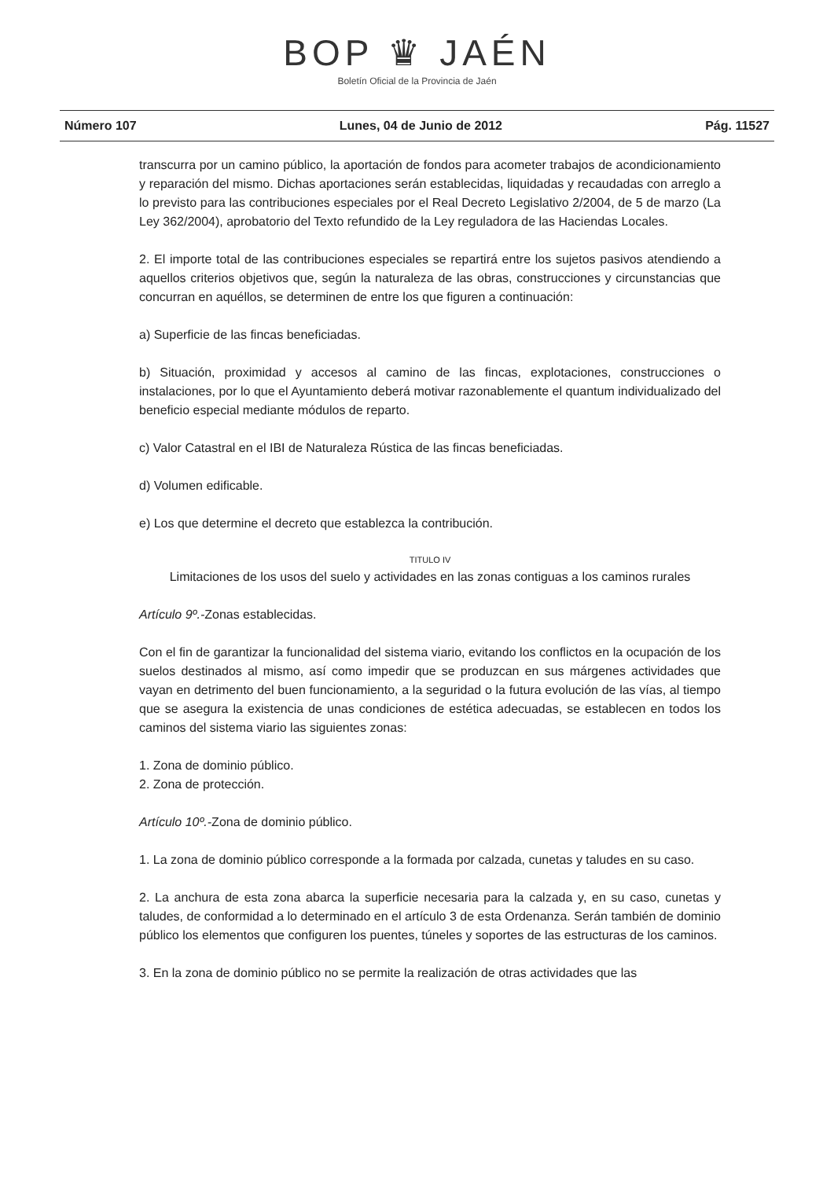BOP ♛ JAÉN
Boletín Oficial de la Provincia de Jaén
Número 107 Lunes, 04 de Junio de 2012 Pág. 11527
transcurra por un camino público, la aportación de fondos para acometer trabajos de acondicionamiento y reparación del mismo. Dichas aportaciones serán establecidas, liquidadas y recaudadas con arreglo a lo previsto para las contribuciones especiales por el Real Decreto Legislativo 2/2004, de 5 de marzo (La Ley 362/2004), aprobatorio del Texto refundido de la Ley reguladora de las Haciendas Locales.
2. El importe total de las contribuciones especiales se repartirá entre los sujetos pasivos atendiendo a aquellos criterios objetivos que, según la naturaleza de las obras, construcciones y circunstancias que concurran en aquéllos, se determinen de entre los que figuren a continuación:
a) Superficie de las fincas beneficiadas.
b) Situación, proximidad y accesos al camino de las fincas, explotaciones, construcciones o instalaciones, por lo que el Ayuntamiento deberá motivar razonablemente el quantum individualizado del beneficio especial mediante módulos de reparto.
c) Valor Catastral en el IBI de Naturaleza Rústica de las fincas beneficiadas.
d) Volumen edificable.
e) Los que determine el decreto que establezca la contribución.
TITULO IV
Limitaciones de los usos del suelo y actividades en las zonas contiguas a los caminos rurales
Artículo 9º.-Zonas establecidas.
Con el fin de garantizar la funcionalidad del sistema viario, evitando los conflictos en la ocupación de los suelos destinados al mismo, así como impedir que se produzcan en sus márgenes actividades que vayan en detrimento del buen funcionamiento, a la seguridad o la futura evolución de las vías, al tiempo que se asegura la existencia de unas condiciones de estética adecuadas, se establecen en todos los caminos del sistema viario las siguientes zonas:
1. Zona de dominio público.
2. Zona de protección.
Artículo 10º.-Zona de dominio público.
1. La zona de dominio público corresponde a la formada por calzada, cunetas y taludes en su caso.
2. La anchura de esta zona abarca la superficie necesaria para la calzada y, en su caso, cunetas y taludes, de conformidad a lo determinado en el artículo 3 de esta Ordenanza. Serán también de dominio público los elementos que configuren los puentes, túneles y soportes de las estructuras de los caminos.
3. En la zona de dominio público no se permite la realización de otras actividades que las